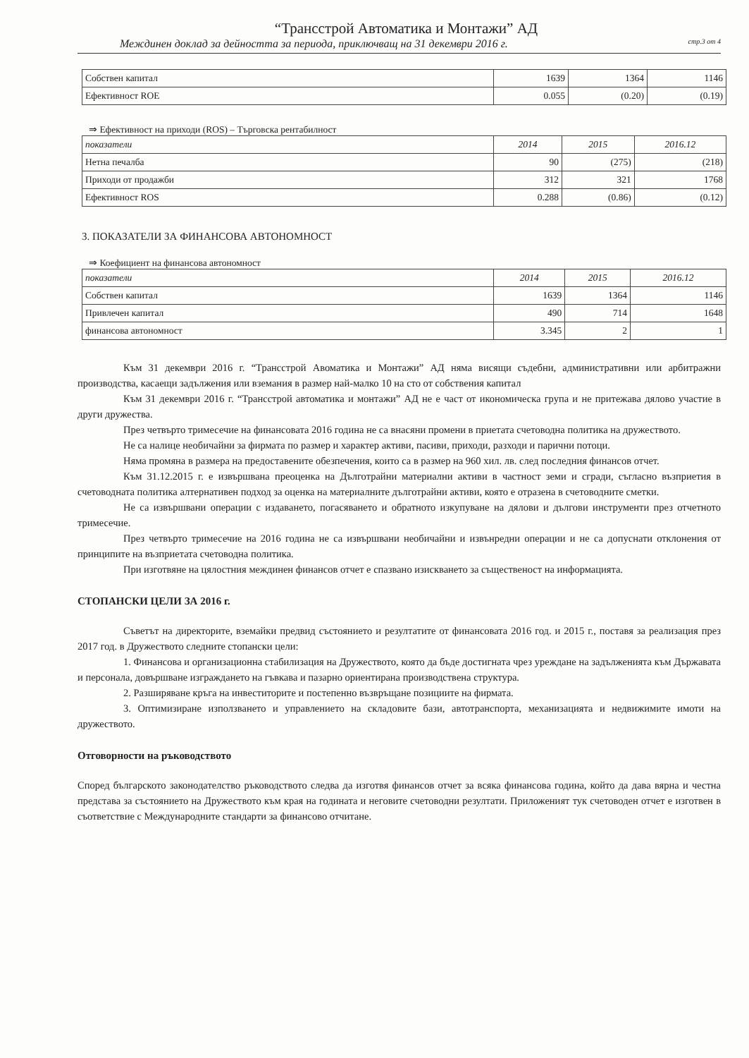“Трансстрой Автоматика и Монтажи” АД
Междинен доклад за дейността за периода, приключващ на 31 декември 2016 г. стр.3 от 4
| Собствен капитал | 1639 | 1364 | 1146 |
| Ефективност ROE | 0.055 | (0.20) | (0.19) |
⇒ Ефективност на приходи (ROS) – Търговска рентабилност
| показатели | 2014 | 2015 | 2016.12 |
| Нетна печалба | 90 | (275) | (218) |
| Приходи от продажби | 312 | 321 | 1768 |
| Ефективност ROS | 0.288 | (0.86) | (0.12) |
3. ПОКАЗАТЕЛИ ЗА ФИНАНСОВА АВТОНОМНОСТ
⇒ Коефициент на финансова автономност
| показатели | 2014 | 2015 | 2016.12 |
| Собствен капитал | 1639 | 1364 | 1146 |
| Привлечен капитал | 490 | 714 | 1648 |
| финансова автономност | 3.345 | 2 | 1 |
Към 31 декември 2016 г. “Трансстрой Авоматика и Монтажи” АД няма висящи съдебни, административни или арбитражни производства, касаещи задължения или вземания в размер най-малко 10 на сто от собствения капитал
Към 31 декември 2016 г. “Трансстрой автоматика и монтажи” АД не е част от икономическа група и не притежава дялово участие в други дружества.
През четвърто тримесечие на финансовата 2016 година не са внасяни промени в приетата счетоводна политика на дружеството.
Не са налице необичайни за фирмата по размер и характер активи, пасиви, приходи, разходи и парични потоци.
Няма промяна в размера на предоставените обезпечения, които са в размер на 960 хил. лв. след последния финансов отчет.
Към 31.12.2015 г. е извършвана преоценка на Дълготрайни материални активи в частност земи и сгради, съгласно възприетия в счетоводната политика алтернативен подход за оценка на материалните дълготрайни активи, която е отразена в счетоводните сметки.
Не са извършвани операции с издаването, погасяването и обратното изкупуване на дялови и дългови инструменти през отчетното тримесечие.
През четвърто тримесечие на 2016 година не са извършвани необичайни и извънредни операции и не са допуснати отклонения от принципите на възприетата счетоводна политика.
При изготвяне на цялостния междинен финансов отчет е спазвано изискването за същественост на информацията.
СТОПАНСКИ ЦЕЛИ ЗА 2016 г.
Съветът на директорите, вземайки предвид състоянието и резултатите от финансовата 2016 год. и 2015 г., поставя за реализация през 2017 год. в Дружеството следните стопански цели:
1. Финансова и организационна стабилизация на Дружеството, която да бъде достигната чрез уреждане на задълженията към Държавата и персонала, довършване изграждането на гъвкава и пазарно ориентирана производствена структура.
2. Разширяване кръга на инвеститорите и постепенно възвръщане позициите на фирмата.
3. Оптимизиране използването и управлението на складовите бази, автотранспорта, механизацията и недвижимите имоти на дружеството.
Отговорности на ръководството
Според българското законодателство ръководството следва да изготвя финансов отчет за всяка финансова година, който да дава вярна и честна представа за състоянието на Дружеството към края на годината и неговите счетоводни резултати. Приложеният тук счетоводен отчет е изготвен в съответствие с Международните стандарти за финансово отчитане.